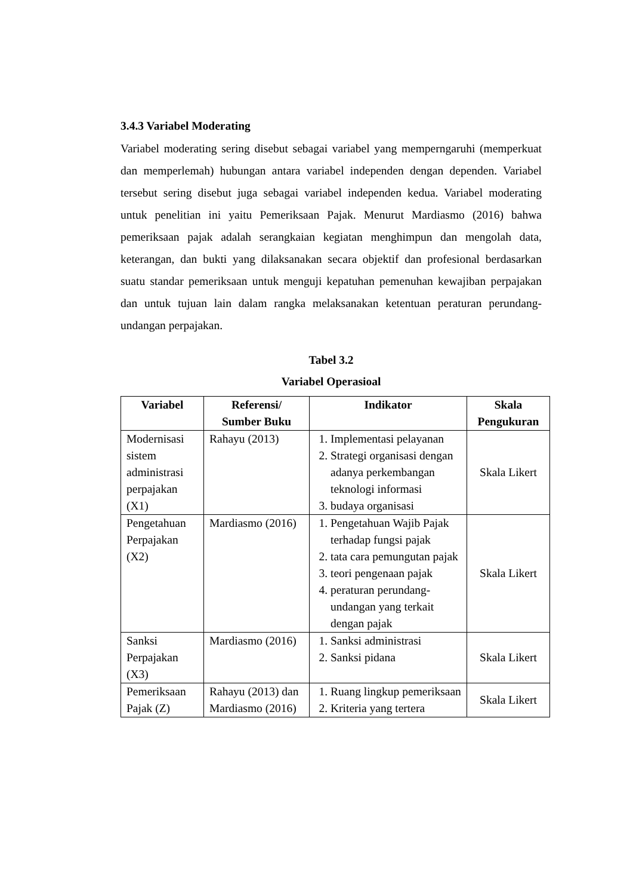3.4.3 Variabel Moderating
Variabel moderating sering disebut sebagai variabel yang memperngaruhi (memperkuat dan memperlemah) hubungan antara variabel independen dengan dependen. Variabel tersebut sering disebut juga sebagai variabel independen kedua. Variabel moderating untuk penelitian ini yaitu Pemeriksaan Pajak. Menurut Mardiasmo (2016) bahwa pemeriksaan pajak adalah serangkaian kegiatan menghimpun dan mengolah data, keterangan, dan bukti yang dilaksanakan secara objektif dan profesional berdasarkan suatu standar pemeriksaan untuk menguji kepatuhan pemenuhan kewajiban perpajakan dan untuk tujuan lain dalam rangka melaksanakan ketentuan peraturan perundang-undangan perpajakan.
Tabel 3.2
Variabel Operasioal
| Variabel | Referensi/ Sumber Buku | Indikator | Skala Pengukuran |
| --- | --- | --- | --- |
| Modernisasi sistem administrasi perpajakan (X1) | Rahayu (2013) | 1. Implementasi pelayanan 2. Strategi organisasi dengan adanya perkembangan teknologi informasi 3. budaya organisasi | Skala Likert |
| Pengetahuan Perpajakan (X2) | Mardiasmo (2016) | 1. Pengetahuan Wajib Pajak terhadap fungsi pajak 2. tata cara pemungutan pajak 3. teori pengenaan pajak 4. peraturan perundang-undangan yang terkait dengan pajak | Skala Likert |
| Sanksi Perpajakan (X3) | Mardiasmo (2016) | 1. Sanksi administrasi 2. Sanksi pidana | Skala Likert |
| Pemeriksaan Pajak (Z) | Rahayu (2013) dan Mardiasmo (2016) | 1. Ruang lingkup pemeriksaan 2. Kriteria yang tertera | Skala Likert |